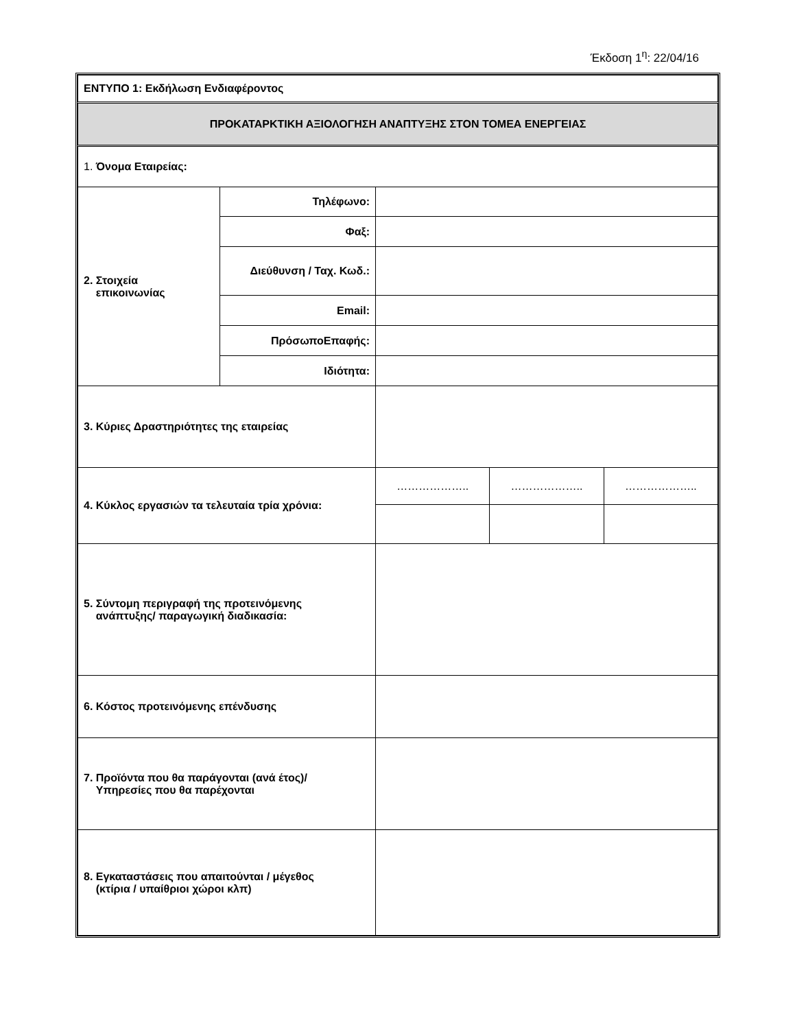Έκδοση 1<sup>η</sup>: 22/04/16
| ΕΝΤΥΠΟ 1: Εκδήλωση Ενδιαφέροντος | | | | |
| ΠΡΟΚΑΤΑΡΚΤΙΚΗ ΑΞΙΟΛΟΓΗΣΗ ΑΝΑΠΤΥΞΗΣ ΣΤΟΝ ΤΟΜΕΑ ΕΝΕΡΓΕΙΑΣ | | | | |
| 1. Όνομα Εταιρείας: | | | | |
| 2. Στοιχεία επικοινωνίας | Τηλέφωνο: | | | |
| | Φαξ: | | | |
| | Διεύθυνση / Ταχ. Κωδ.: | | | |
| | Email: | | | |
| | ΠρόσωποΕπαφής: | | | |
| | Ιδιότητα: | | | |
| 3. Κύριες Δραστηριότητες της εταιρείας | | | | |
| 4. Κύκλος εργασιών τα τελευταία τρία χρόνια: | | ……………….. | ……………….. | ……………….. |
| 5. Σύντομη περιγραφή της προτεινόμενης ανάπτυξης/ παραγωγική διαδικασία: | | | | |
| 6. Κόστος προτεινόμενης επένδυσης | | | | |
| 7. Προϊόντα που θα παράγονται (ανά έτος)/ Υπηρεσίες που θα παρέχονται | | | | |
| 8. Εγκαταστάσεις που απαιτούνται / μέγεθος (κτίρια / υπαίθριοι χώροι κλπ) | | | | |